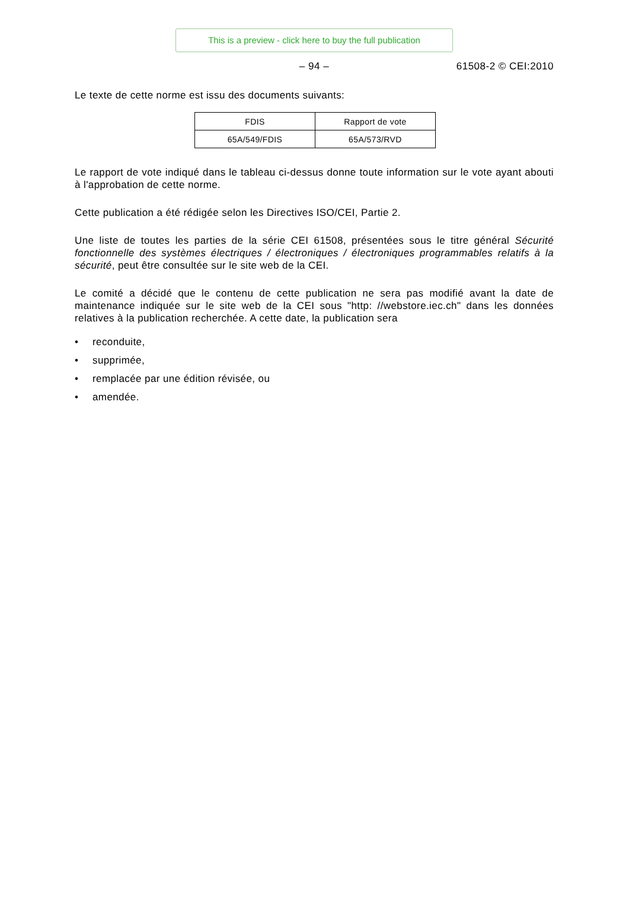This is a preview - click here to buy the full publication
– 94 –
61508-2 © CEI:2010
Le texte de cette norme est issu des documents suivants:
| FDIS | Rapport de vote |
| 65A/549/FDIS | 65A/573/RVD |
Le rapport de vote indiqué dans le tableau ci-dessus donne toute information sur le vote ayant abouti à l'approbation de cette norme.
Cette publication a été rédigée selon les Directives ISO/CEI, Partie 2.
Une liste de toutes les parties de la série CEI 61508, présentées sous le titre général Sécurité fonctionnelle des systèmes électriques / électroniques / électroniques programmables relatifs à la sécurité, peut être consultée sur le site web de la CEI.
Le comité a décidé que le contenu de cette publication ne sera pas modifié avant la date de maintenance indiquée sur le site web de la CEI sous "http: //webstore.iec.ch" dans les données relatives à la publication recherchée. A cette date, la publication sera
• reconduite,
• supprimée,
• remplacée par une édition révisée, ou
• amendée.